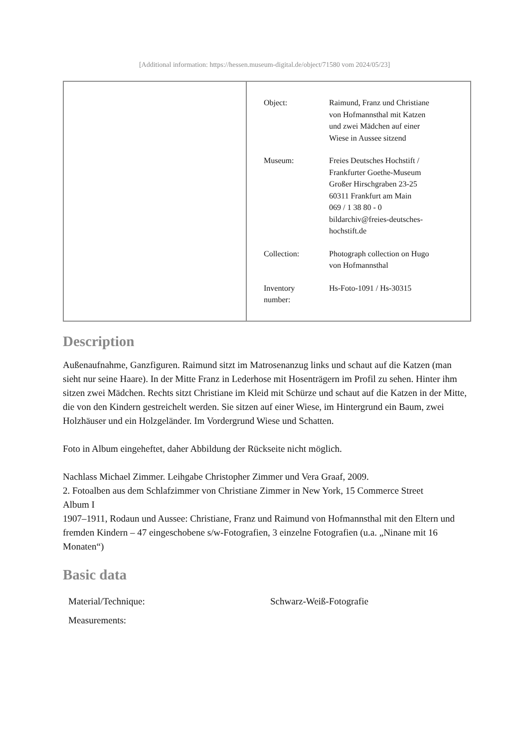[Additional information: https://hessen.museum-digital.de/object/71580 vom 2024/05/23]
| Object: | Raimund, Franz und Christiane von Hofmannsthal mit Katzen und zwei Mädchen auf einer Wiese in Aussee sitzend |
| Museum: | Freies Deutsches Hochstift / Frankfurter Goethe-Museum Großer Hirschgraben 23-25 60311 Frankfurt am Main 069 / 1 38 80 - 0 bildarchiv@freies-deutsches- hochstift.de |
| Collection: | Photograph collection on Hugo von Hofmannsthal |
| Inventory number: | Hs-Foto-1091 / Hs-30315 |
Description
Außenaufnahme, Ganzfiguren. Raimund sitzt im Matrosenanzug links und schaut auf die Katzen (man sieht nur seine Haare). In der Mitte Franz in Lederhose mit Hosenträgern im Profil zu sehen. Hinter ihm sitzen zwei Mädchen. Rechts sitzt Christiane im Kleid mit Schürze und schaut auf die Katzen in der Mitte, die von den Kindern gestreichelt werden. Sie sitzen auf einer Wiese, im Hintergrund ein Baum, zwei Holzhäuser und ein Holzgeländer. Im Vordergrund Wiese und Schatten.
Foto in Album eingeheftet, daher Abbildung der Rückseite nicht möglich.
Nachlass Michael Zimmer. Leihgabe Christopher Zimmer und Vera Graaf, 2009.
2. Fotoalben aus dem Schlafzimmer von Christiane Zimmer in New York, 15 Commerce Street
Album I
1907–1911, Rodaun und Aussee: Christiane, Franz und Raimund von Hofmannsthal mit den Eltern und fremden Kindern – 47 eingeschobene s/w-Fotografien, 3 einzelne Fotografien (u.a. „Ninane mit 16 Monaten“)
Basic data
| Material/Technique: | Schwarz-Weiß-Fotografie |
| Measurements: | |